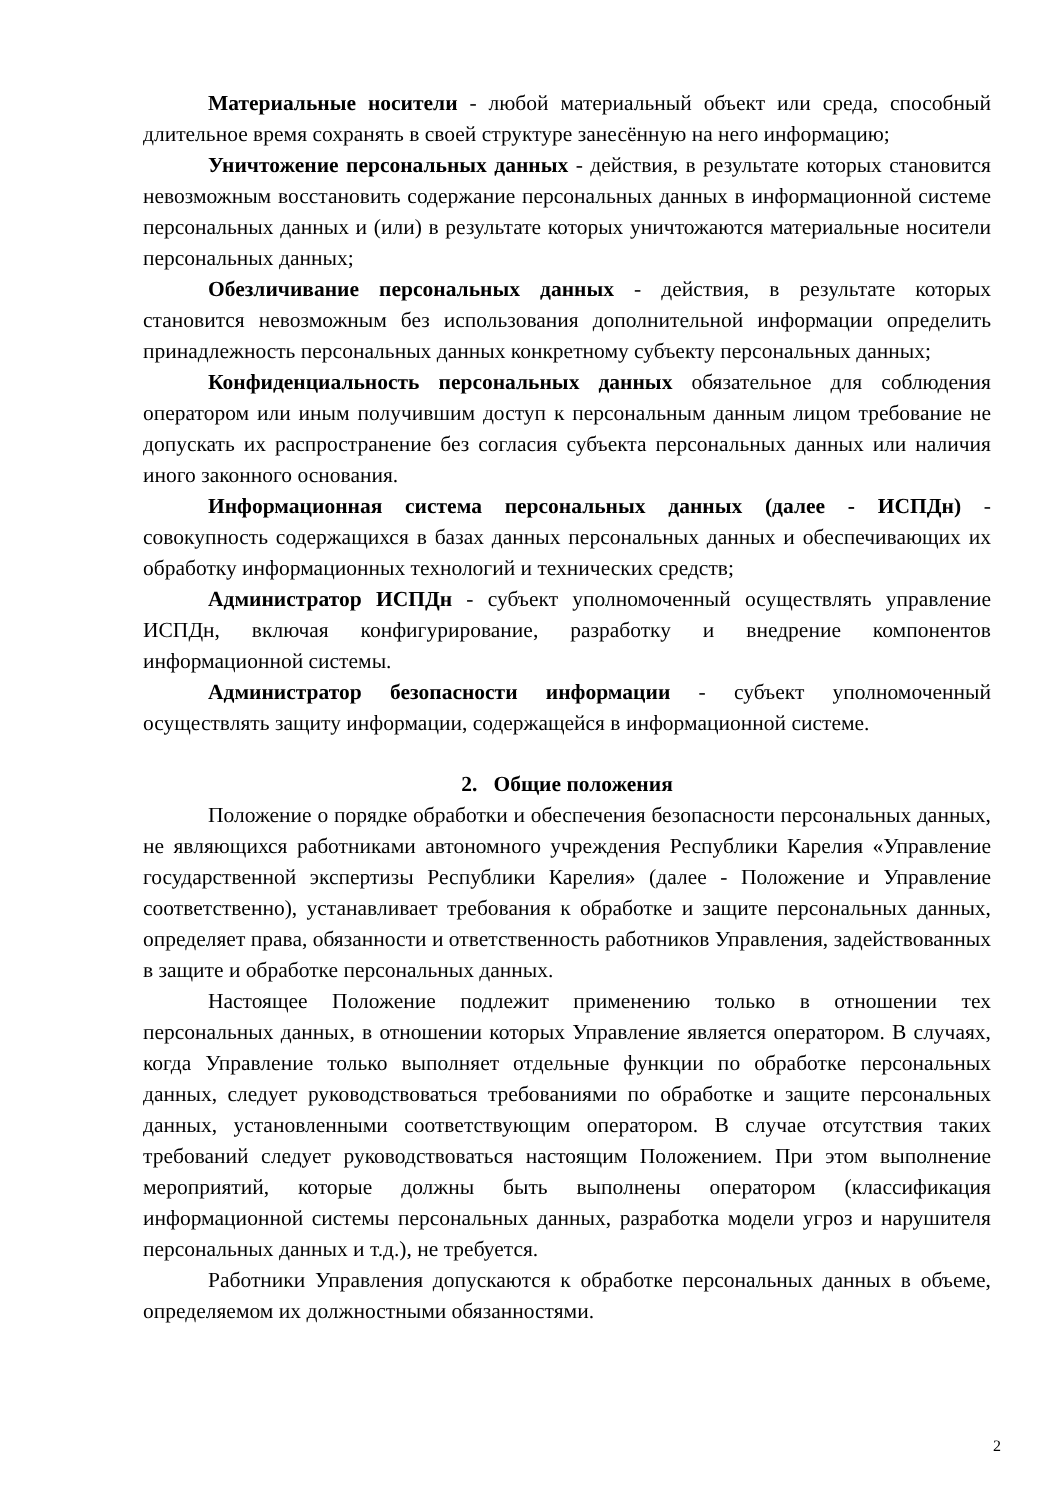Материальные носители - любой материальный объект или среда, способный длительное время сохранять в своей структуре занесённую на него информацию;
Уничтожение персональных данных - действия, в результате которых становится невозможным восстановить содержание персональных данных в информационной системе персональных данных и (или) в результате которых уничтожаются материальные носители персональных данных;
Обезличивание персональных данных - действия, в результате которых становится невозможным без использования дополнительной информации определить принадлежность персональных данных конкретному субъекту персональных данных;
Конфиденциальность персональных данных обязательное для соблюдения оператором или иным получившим доступ к персональным данным лицом требование не допускать их распространение без согласия субъекта персональных данных или наличия иного законного основания.
Информационная система персональных данных (далее - ИСПДн) - совокупность содержащихся в базах данных персональных данных и обеспечивающих их обработку информационных технологий и технических средств;
Администратор ИСПДн - субъект уполномоченный осуществлять управление ИСПДн, включая конфигурирование, разработку и внедрение компонентов информационной системы.
Администратор безопасности информации - субъект уполномоченный осуществлять защиту информации, содержащейся в информационной системе.
2. Общие положения
Положение о порядке обработки и обеспечения безопасности персональных данных, не являющихся работниками автономного учреждения Республики Карелия «Управление государственной экспертизы Республики Карелия» (далее - Положение и Управление соответственно), устанавливает требования к обработке и защите персональных данных, определяет права, обязанности и ответственность работников Управления, задействованных в защите и обработке персональных данных.
Настоящее Положение подлежит применению только в отношении тех персональных данных, в отношении которых Управление является оператором. В случаях, когда Управление только выполняет отдельные функции по обработке персональных данных, следует руководствоваться требованиями по обработке и защите персональных данных, установленными соответствующим оператором. В случае отсутствия таких требований следует руководствоваться настоящим Положением. При этом выполнение мероприятий, которые должны быть выполнены оператором (классификация информационной системы персональных данных, разработка модели угроз и нарушителя персональных данных и т.д.), не требуется.
Работники Управления допускаются к обработке персональных данных в объеме, определяемом их должностными обязанностями.
2